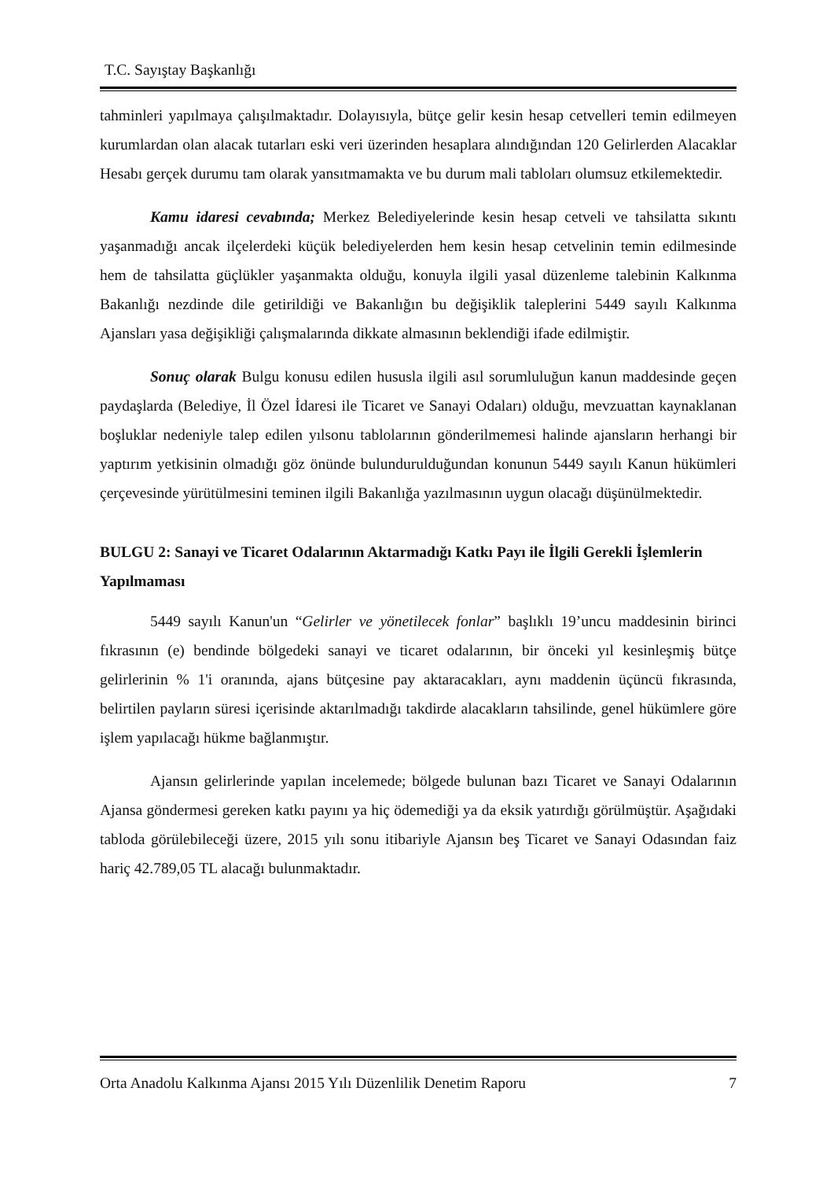T.C. Sayıştay Başkanlığı
tahminleri yapılmaya çalışılmaktadır. Dolayısıyla, bütçe gelir kesin hesap cetvelleri temin edilmeyen kurumlardan olan alacak tutarları eski veri üzerinden hesaplara alındığından 120 Gelirlerden Alacaklar Hesabı gerçek durumu tam olarak yansıtmamakta ve bu durum mali tabloları olumsuz etkilemektedir.
Kamu idaresi cevabında; Merkez Belediyelerinde kesin hesap cetveli ve tahsilatta sıkıntı yaşanmadığı ancak ilçelerdeki küçük belediyelerden hem kesin hesap cetvelinin temin edilmesinde hem de tahsilatta güçlükler yaşanmakta olduğu, konuyla ilgili yasal düzenleme talebinin Kalkınma Bakanlığı nezdinde dile getirildiği ve Bakanlığın bu değişiklik taleplerini 5449 sayılı Kalkınma Ajansları yasa değişikliği çalışmalarında dikkate almasının beklendiği ifade edilmiştir.
Sonuç olarak Bulgu konusu edilen hususla ilgili asıl sorumluluğun kanun maddesinde geçen paydaşlarda (Belediye, İl Özel İdaresi ile Ticaret ve Sanayi Odaları) olduğu, mevzuattan kaynaklanan boşluklar nedeniyle talep edilen yılsonu tablolarının gönderilmemesi halinde ajansların herhangi bir yaptırım yetkisinin olmadığı göz önünde bulundurulduğundan konunun 5449 sayılı Kanun hükümleri çerçevesinde yürütülmesini teminen ilgili Bakanlığa yazılmasının uygun olacağı düşünülmektedir.
BULGU 2: Sanayi ve Ticaret Odalarının Aktarmadığı Katkı Payı ile İlgili Gerekli İşlemlerin Yapılmaması
5449 sayılı Kanun'un “Gelirler ve yönetilecek fonlar” başlıklı 19’uncu maddesinin birinci fıkrasının (e) bendinde bölgedeki sanayi ve ticaret odalarının, bir önceki yıl kesinleşmiş bütçe gelirlerinin % 1'i oranında, ajans bütçesine pay aktaracakları, aynı maddenin üçüncü fıkrasında, belirtilen payların süresi içerisinde aktarılmadığı takdirde alacakların tahsilinde, genel hükümlere göre işlem yapılacağı hükme bağlanmıştır.
Ajansın gelirlerinde yapılan incelemede; bölgede bulunan bazı Ticaret ve Sanayi Odalarının Ajansa göndermesi gereken katkı payını ya hiç ödemediği ya da eksik yatırdığı görülmüştür. Aşağıdaki tabloda görülebileceği üzere, 2015 yılı sonu itibariyle Ajansın beş Ticaret ve Sanayi Odasından faiz hariç 42.789,05 TL alacağı bulunmaktadır.
Orta Anadolu Kalkınma Ajansı 2015 Yılı Düzenlilik Denetim Raporu 7